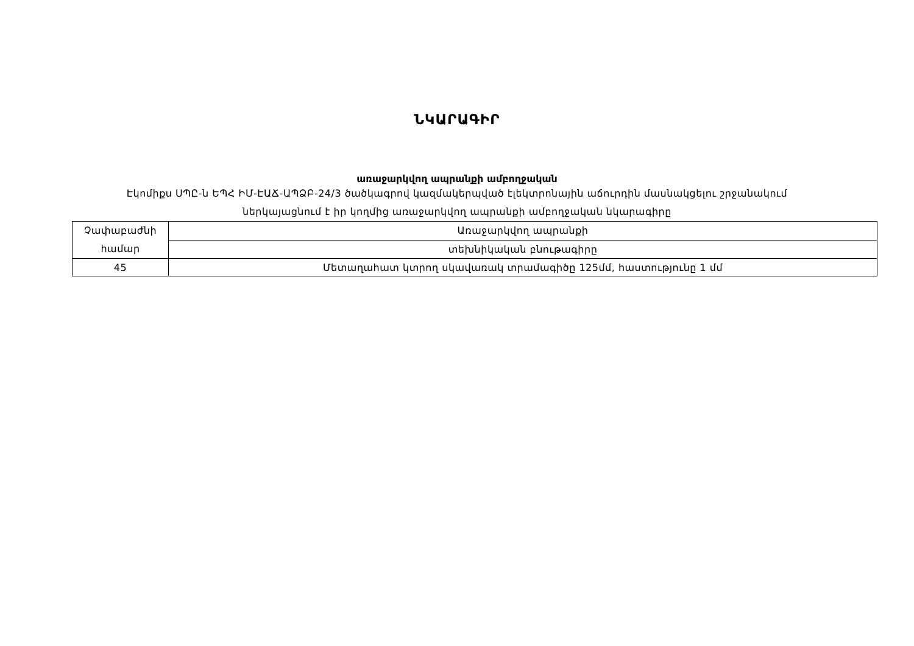ՆԿԱՐԱԳԻՐ
առաջարկվող ապրանքի ամբողջական
Էկոմիքս ՍՊԸ-ն ԵՊՀ ԻՄ-ԷԱՃ-ԱՊՁԲ-24/3 ծածկագրով կազմակերպված էլեկտրոնային աճուրդին մասնակցելու շրջանակում
ներկայացնում է իր կողմից առաջարկվող ապրանքի ամբողջական նկարագիրը
| Չափաբաժնի համար | Առաջարկվող ապրանքի |
| | տեխնիկական բնութագիրը |
| 45 | Մետաղահատ կտրող սկավառակ տրամագիծը 125մմ, հաստությունը 1 մմ |